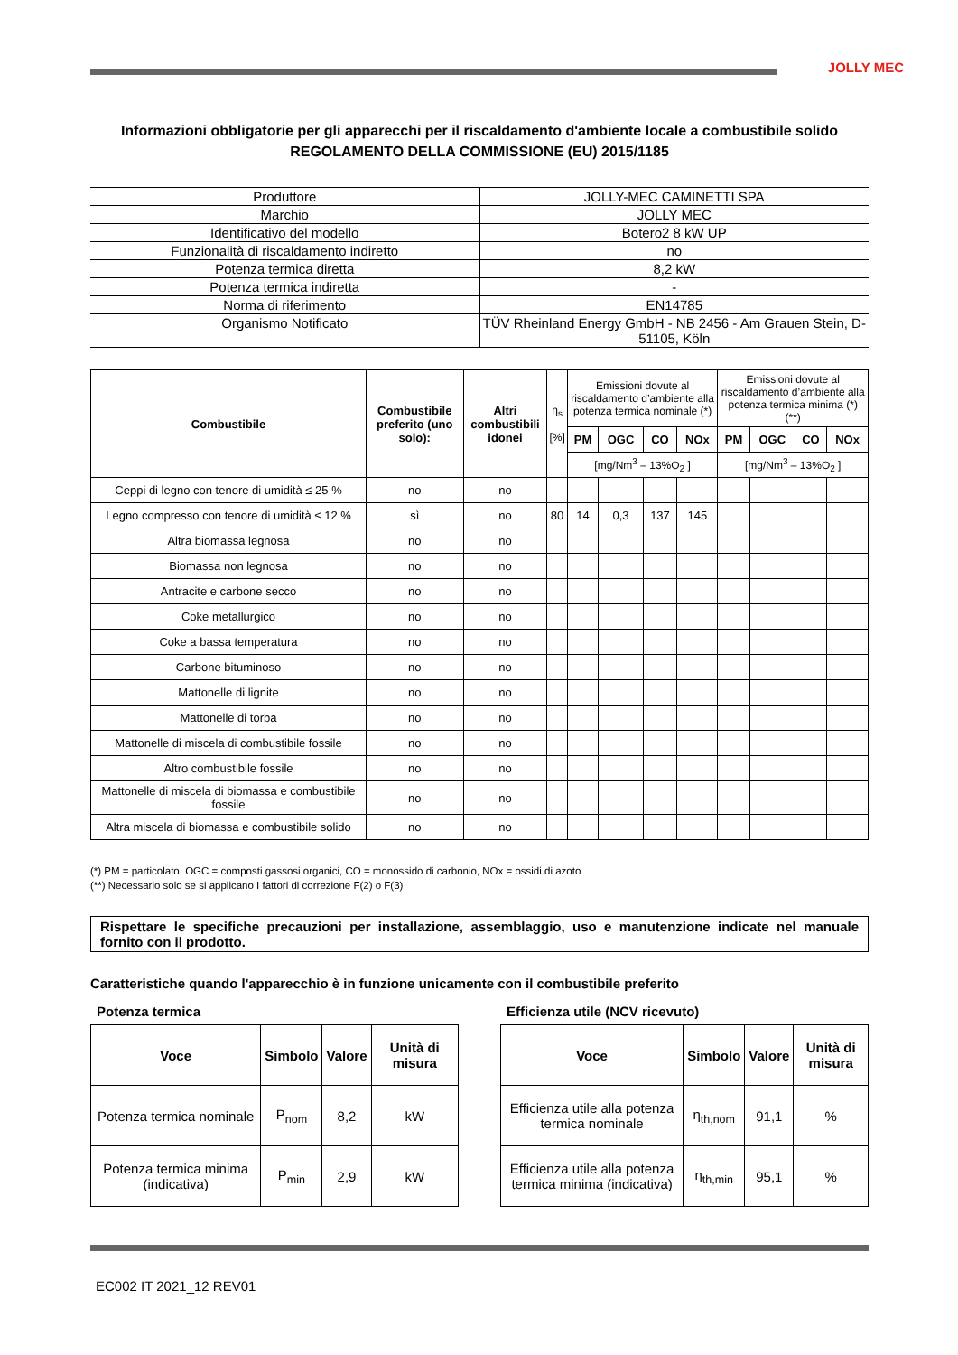JOLLY MEC
Informazioni obbligatorie per gli apparecchi per il riscaldamento d'ambiente locale a combustibile solido
REGOLAMENTO DELLA COMMISSIONE (EU) 2015/1185
| Produttore | JOLLY-MEC CAMINETTI SPA |
| Marchio | JOLLY MEC |
| Identificativo del modello | Botero2 8 kW UP |
| Funzionalità di riscaldamento indiretto | no |
| Potenza termica diretta | 8,2 kW |
| Potenza termica indiretta | - |
| Norma di riferimento | EN14785 |
| Organismo Notificato | TÜV Rheinland Energy GmbH - NB 2456 - Am Grauen Stein, D-51105, Köln |
| Combustibile | Combustibile preferito (uno solo): | Altri combustibili idonei | η<sub>s</sub> [%] | Emissioni dovute al riscaldamento d’ambiente alla potenza termica nominale (*) | | | | Emissioni dovute al riscaldamento d’ambiente alla potenza termica minima (*) (**) | | | |
| --- | --- | --- | --- | --- | --- | --- | --- | --- | --- | --- | --- |
| | | | | PM | OGC | CO | NOx | PM | OGC | CO | NOx |
| | | | | [mg/Nm<sup>3</sup> – 13%O<sub>2</sub> ] | | | | [mg/Nm<sup>3</sup> – 13%O<sub>2</sub> ] | | | |
| Ceppi di legno con tenore di umidità ≤ 25 % | no | no | | | | | | | | | |
| Legno compresso con tenore di umidità ≤ 12 % | sì | no | 80 | 14 | 0,3 | 137 | 145 | | | | |
| Altra biomassa legnosa | no | no | | | | | | | | | |
| Biomassa non legnosa | no | no | | | | | | | | | |
| Antracite e carbone secco | no | no | | | | | | | | | |
| Coke metallurgico | no | no | | | | | | | | | |
| Coke a bassa temperatura | no | no | | | | | | | | | |
| Carbone bituminoso | no | no | | | | | | | | | |
| Mattonelle di lignite | no | no | | | | | | | | | |
| Mattonelle di torba | no | no | | | | | | | | | |
| Mattonelle di miscela di combustibile fossile | no | no | | | | | | | | | |
| Altro combustibile fossile | no | no | | | | | | | | | |
| Mattonelle di miscela di biomassa e combustibile fossile | no | no | | | | | | | | | |
| Altra miscela di biomassa e combustibile solido | no | no | | | | | | | | | |
(*) PM = particolato, OGC = composti gassosi organici, CO = monossido di carbonio, NOx = ossidi di azoto
(**) Necessario solo se si applicano I fattori di correzione F(2) o F(3)
Rispettare le specifiche precauzioni per installazione, assemblaggio, uso e manutenzione indicate nel manuale fornito con il prodotto.
Caratteristiche quando l'apparecchio è in funzione unicamente con il combustibile preferito
Potenza termica
| Voce | Simbolo | Valore | Unità di misura |
| --- | --- | --- | --- |
| Potenza termica nominale | P<sub>nom</sub> | 8,2 | kW |
| Potenza termica minima (indicativa) | P<sub>min</sub> | 2,9 | kW |
Efficienza utile (NCV ricevuto)
| Voce | Simbolo | Valore | Unità di misura |
| --- | --- | --- | --- |
| Efficienza utile alla potenza termica nominale | η<sub>th,nom</sub> | 91,1 | % |
| Efficienza utile alla potenza termica minima (indicativa) | η<sub>th,min</sub> | 95,1 | % |
EC002 IT 2021_12 REV01